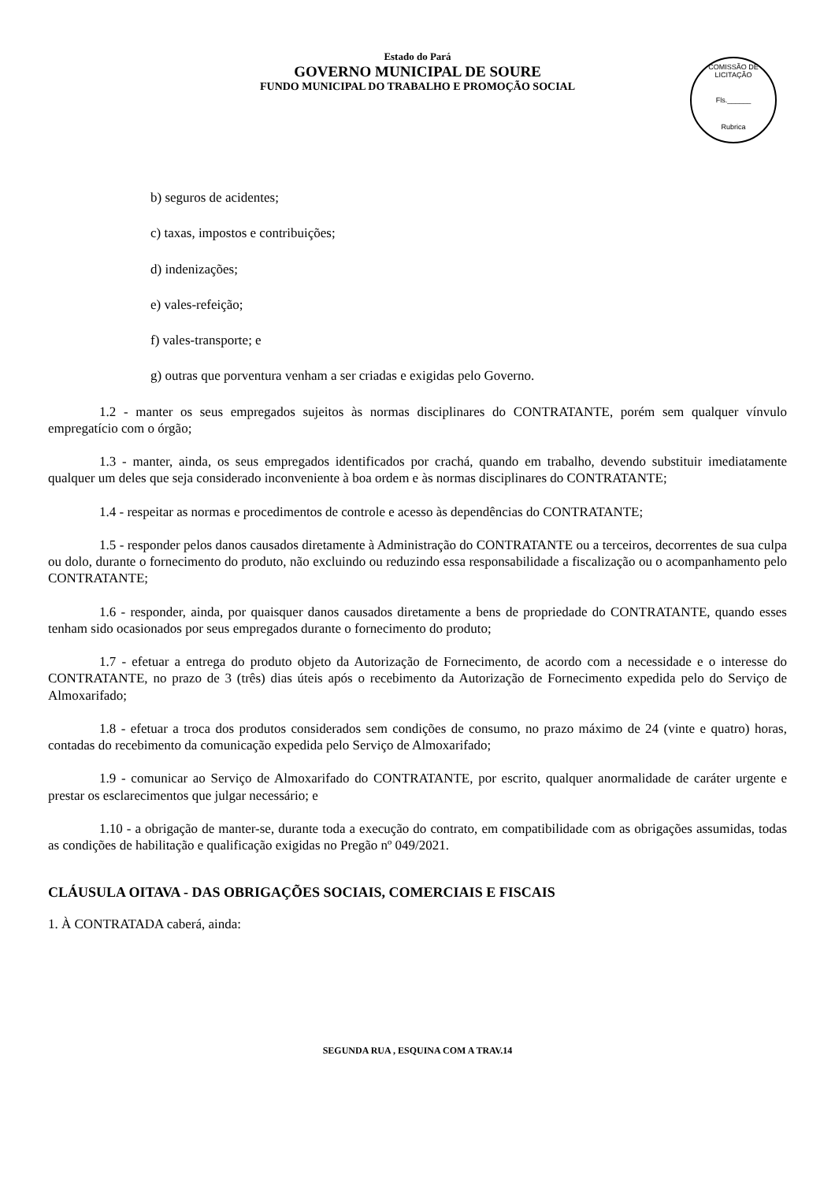Estado do Pará
GOVERNO MUNICIPAL DE SOURE
FUNDO MUNICIPAL DO TRABALHO E PROMOÇÃO SOCIAL
COMISSÃO DE LICITAÇÃO
Fls.______
Rubrica
b) seguros de acidentes;
c) taxas, impostos e contribuições;
d) indenizações;
e) vales-refeição;
f) vales-transporte; e
g) outras que porventura venham a ser criadas e exigidas pelo Governo.
1.2 - manter os seus empregados sujeitos às normas disciplinares do CONTRATANTE, porém sem qualquer vínvulo empregatício com o órgão;
1.3 - manter, ainda, os seus empregados identificados por crachá, quando em trabalho, devendo substituir imediatamente qualquer um deles que seja considerado inconveniente à boa ordem e às normas disciplinares do CONTRATANTE;
1.4 - respeitar as normas e procedimentos de controle e acesso às dependências do CONTRATANTE;
1.5 - responder pelos danos causados diretamente à Administração do CONTRATANTE ou a terceiros, decorrentes de sua culpa ou dolo, durante o fornecimento do produto, não excluindo ou reduzindo essa responsabilidade a fiscalização ou o acompanhamento pelo CONTRATANTE;
1.6 - responder, ainda, por quaisquer danos causados diretamente a bens de propriedade do CONTRATANTE, quando esses tenham sido ocasionados por seus empregados durante o fornecimento do produto;
1.7 - efetuar a entrega do produto objeto da Autorização de Fornecimento, de acordo com a necessidade e o interesse do CONTRATANTE, no prazo de 3 (três) dias úteis após o recebimento da Autorização de Fornecimento expedida pelo do Serviço de Almoxarifado;
1.8 - efetuar a troca dos produtos considerados sem condições de consumo, no prazo máximo de 24 (vinte e quatro) horas, contadas do recebimento da comunicação expedida pelo Serviço de Almoxarifado;
1.9 - comunicar ao Serviço de Almoxarifado do CONTRATANTE, por escrito, qualquer anormalidade de caráter urgente e prestar os esclarecimentos que julgar necessário; e
1.10 - a obrigação de manter-se, durante toda a execução do contrato, em compatibilidade com as obrigações assumidas, todas as condições de habilitação e qualificação exigidas no Pregão nº 049/2021.
CLÁUSULA OITAVA - DAS OBRIGAÇÕES SOCIAIS, COMERCIAIS E FISCAIS
1. À CONTRATADA caberá, ainda:
SEGUNDA RUA , ESQUINA COM A TRAV.14